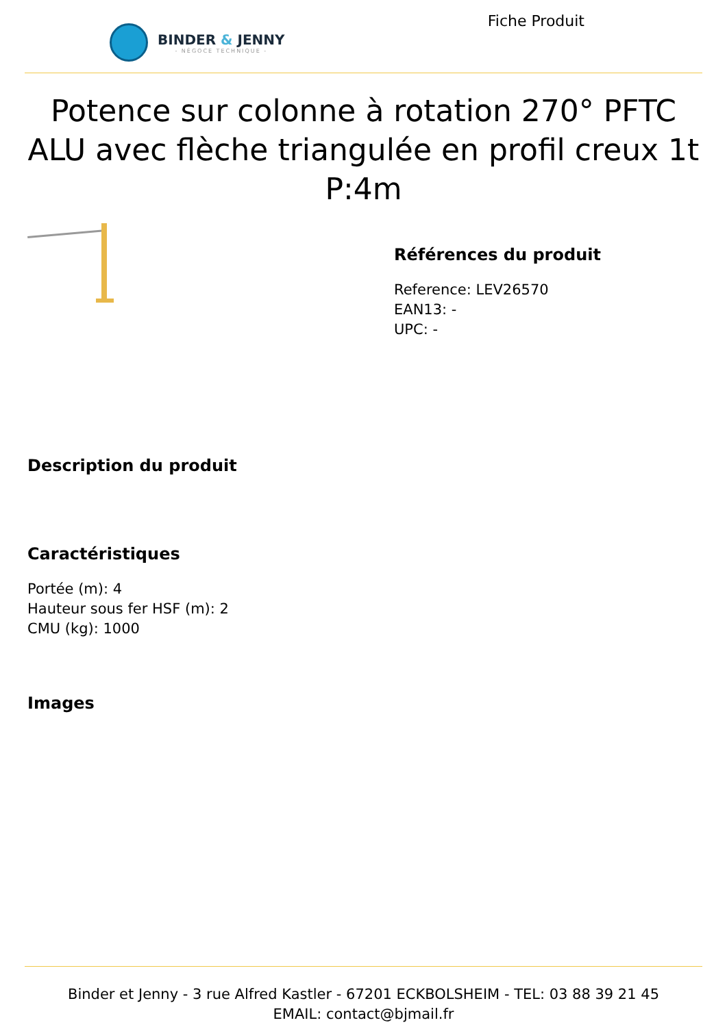BINDER & JENNY
- NÉGOCE TECHNIQUE -
Fiche Produit
Potence sur colonne à rotation 270° PFTC ALU avec flèche triangulée en profil creux 1t P:4m
Références du produit
Reference: LEV26570
EAN13: -
UPC: -
Description du produit
Caractéristiques
Portée (m): 4
Hauteur sous fer HSF (m): 2
CMU (kg): 1000
Images
Binder et Jenny - 3 rue Alfred Kastler - 67201 ECKBOLSHEIM - TEL: 03 88 39 21 45
EMAIL: contact@bjmail.fr